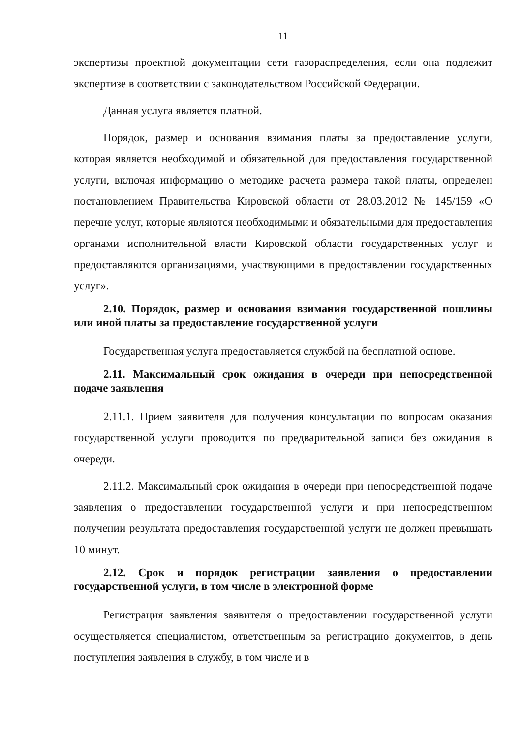11
экспертизы проектной документации сети газораспределения, если она подлежит экспертизе в соответствии с законодательством Российской Федерации.
Данная услуга является платной.
Порядок, размер и основания взимания платы за предоставление услуги, которая является необходимой и обязательной для предоставления государственной услуги, включая информацию о методике расчета размера такой платы, определен постановлением Правительства Кировской области от 28.03.2012 № 145/159 «О перечне услуг, которые являются необходимыми и обязательными для предоставления органами исполнительной власти Кировской области государственных услуг и предоставляются организациями, участвующими в предоставлении государственных услуг».
2.10. Порядок, размер и основания взимания государственной пошлины или иной платы за предоставление государственной услуги
Государственная услуга предоставляется службой на бесплатной основе.
2.11. Максимальный срок ожидания в очереди при непосредственной подаче заявления
2.11.1. Прием заявителя для получения консультации по вопросам оказания государственной услуги проводится по предварительной записи без ожидания в очереди.
2.11.2. Максимальный срок ожидания в очереди при непосредственной подаче заявления о предоставлении государственной услуги и при непосредственном получении результата предоставления государственной услуги не должен превышать 10 минут.
2.12. Срок и порядок регистрации заявления о предоставлении государственной услуги, в том числе в электронной форме
Регистрация заявления заявителя о предоставлении государственной услуги осуществляется специалистом, ответственным за регистрацию документов, в день поступления заявления в службу, в том числе и в